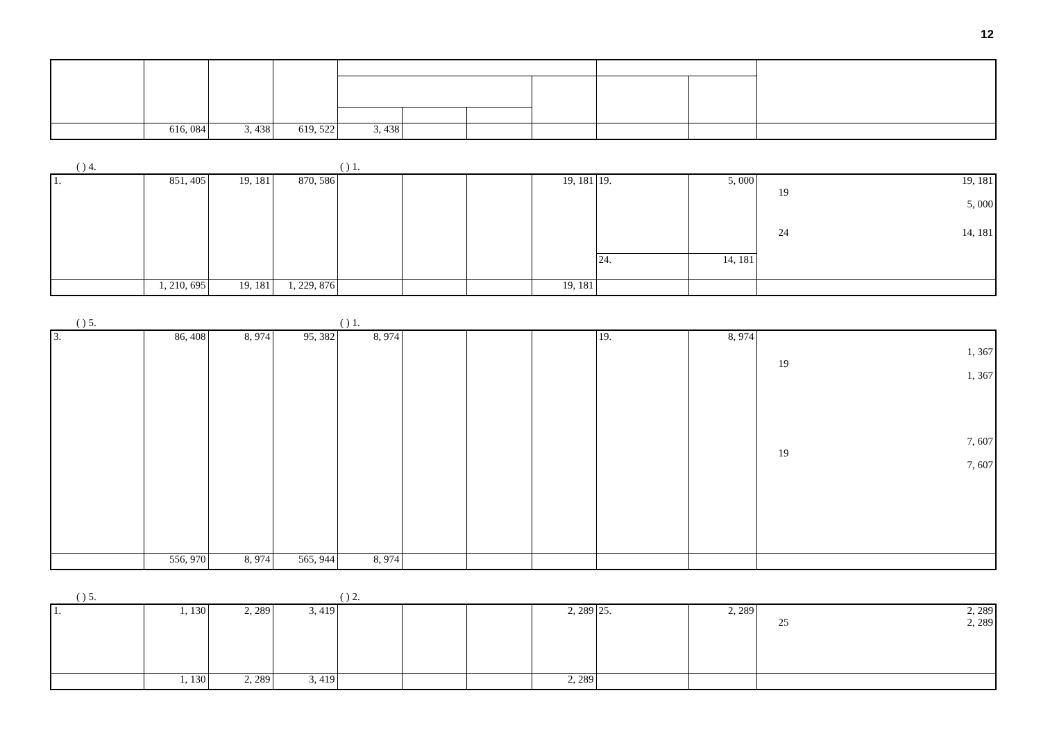12
| | 616, 084 | 3, 438 | 619, 522 | 3, 438 | | | | | | |
( ) 4. ( ) 1.
| 1. | 851, 405 | 19, 181 | 870, 586 | | | | 19, 181 | 19. | 5, 000 | 19, 181 19 5, 000 24 14, 181 |
| | | | | | | | | 24. | 14, 181 | |
| | 1, 210, 695 | 19, 181 | 1, 229, 876 | | | | 19, 181 | | | |
( ) 5. ( ) 1.
| 3. | 86, 408 | 8, 974 | 95, 382 | 8, 974 | | | | 19. | 8, 974 | 1, 367 19 1, 367 7, 607 19 7, 607 |
| | 556, 970 | 8, 974 | 565, 944 | 8, 974 | | | | | | |
( ) 5. ( ) 2.
| 1. | 1, 130 | 2, 289 | 3, 419 | | | | 2, 289 | 25. | 2, 289 | 2, 289 25 2, 289 |
| | 1, 130 | 2, 289 | 3, 419 | | | | 2, 289 | | | |